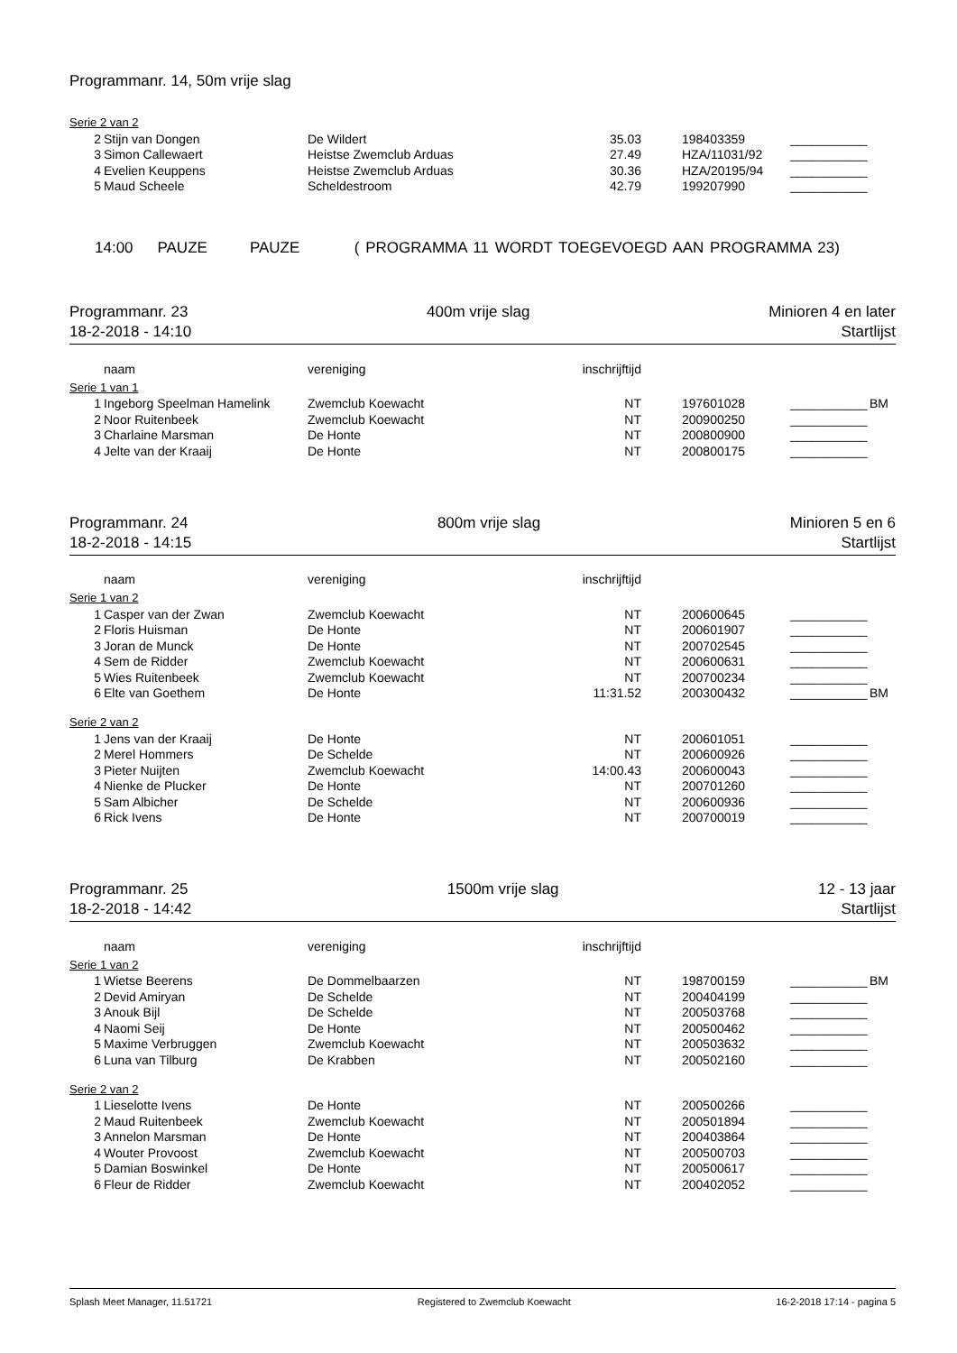Programmanr. 14, 50m vrije slag
Serie 2 van 2
| 2 | Stijn van Dongen | De Wildert | 35.03 | 198403359 | ___________ | |
| 3 | Simon Callewaert | Heistse Zwemclub Arduas | 27.49 | HZA/11031/92 | ___________ | |
| 4 | Evelien Keuppens | Heistse Zwemclub Arduas | 30.36 | HZA/20195/94 | ___________ | |
| 5 | Maud Scheele | Scheldestroom | 42.79 | 199207990 | ___________ | |
14:00 PAUZE PAUZE ( PROGRAMMA 11 WORDT TOEGEVOEGD AAN PROGRAMMA 23)
Programmanr. 23 400m vrije slag Minioren 4 en later
18-2-2018 - 14:10 Startlijst
| | naam | vereniging | inschrijftijd | |
Serie 1 van 1
| 1 | Ingeborg Speelman Hamelink | Zwemclub Koewacht | NT | 197601028 | ___________ | BM |
| 2 | Noor Ruitenbeek | Zwemclub Koewacht | NT | 200900250 | ___________ | |
| 3 | Charlaine Marsman | De Honte | NT | 200800900 | ___________ | |
| 4 | Jelte van der Kraaij | De Honte | NT | 200800175 | ___________ | |
Programmanr. 24 800m vrije slag Minioren 5 en 6
18-2-2018 - 14:15 Startlijst
| | naam | vereniging | inschrijftijd | |
Serie 1 van 2
| 1 | Casper van der Zwan | Zwemclub Koewacht | NT | 200600645 | ___________ | |
| 2 | Floris Huisman | De Honte | NT | 200601907 | ___________ | |
| 3 | Joran de Munck | De Honte | NT | 200702545 | ___________ | |
| 4 | Sem de Ridder | Zwemclub Koewacht | NT | 200600631 | ___________ | |
| 5 | Wies Ruitenbeek | Zwemclub Koewacht | NT | 200700234 | ___________ | |
| 6 | Elte van Goethem | De Honte | 11:31.52 | 200300432 | ___________ | BM |
Serie 2 van 2
| 1 | Jens van der Kraaij | De Honte | NT | 200601051 | ___________ | |
| 2 | Merel Hommers | De Schelde | NT | 200600926 | ___________ | |
| 3 | Pieter Nuijten | Zwemclub Koewacht | 14:00.43 | 200600043 | ___________ | |
| 4 | Nienke de Plucker | De Honte | NT | 200701260 | ___________ | |
| 5 | Sam Albicher | De Schelde | NT | 200600936 | ___________ | |
| 6 | Rick Ivens | De Honte | NT | 200700019 | ___________ | |
Programmanr. 25 1500m vrije slag 12 - 13 jaar
18-2-2018 - 14:42 Startlijst
| | naam | vereniging | inschrijftijd | |
Serie 1 van 2
| 1 | Wietse Beerens | De Dommelbaarzen | NT | 198700159 | ___________ | BM |
| 2 | Devid Amiryan | De Schelde | NT | 200404199 | ___________ | |
| 3 | Anouk Bijl | De Schelde | NT | 200503768 | ___________ | |
| 4 | Naomi Seij | De Honte | NT | 200500462 | ___________ | |
| 5 | Maxime Verbruggen | Zwemclub Koewacht | NT | 200503632 | ___________ | |
| 6 | Luna van Tilburg | De Krabben | NT | 200502160 | ___________ | |
Serie 2 van 2
| 1 | Lieselotte Ivens | De Honte | NT | 200500266 | ___________ | |
| 2 | Maud Ruitenbeek | Zwemclub Koewacht | NT | 200501894 | ___________ | |
| 3 | Annelon Marsman | De Honte | NT | 200403864 | ___________ | |
| 4 | Wouter Provoost | Zwemclub Koewacht | NT | 200500703 | ___________ | |
| 5 | Damian Boswinkel | De Honte | NT | 200500617 | ___________ | |
| 6 | Fleur de Ridder | Zwemclub Koewacht | NT | 200402052 | ___________ | |
Splash Meet Manager, 11.51721 Registered to Zwemclub Koewacht 16-2-2018 17:14 - pagina 5